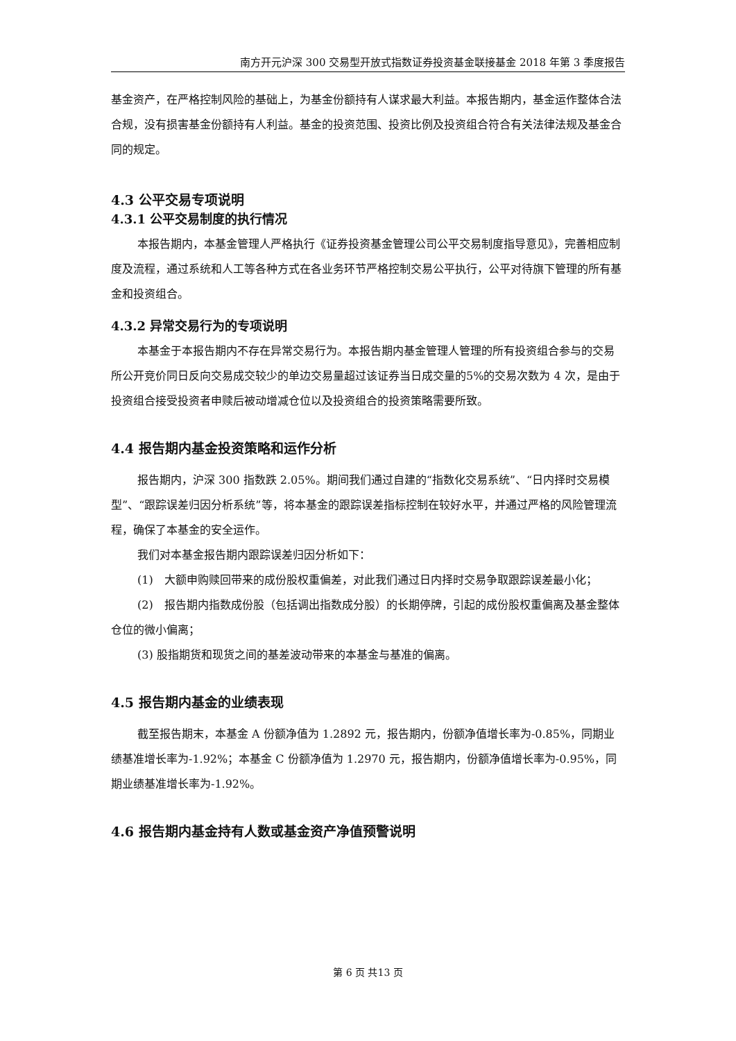南方开元沪深 300 交易型开放式指数证券投资基金联接基金 2018 年第 3 季度报告
基金资产，在严格控制风险的基础上，为基金份额持有人谋求最大利益。本报告期内，基金运作整体合法合规，没有损害基金份额持有人利益。基金的投资范围、投资比例及投资组合符合有关法律法规及基金合同的规定。
4.3 公平交易专项说明
4.3.1 公平交易制度的执行情况
本报告期内，本基金管理人严格执行《证券投资基金管理公司公平交易制度指导意见》，完善相应制度及流程，通过系统和人工等各种方式在各业务环节严格控制交易公平执行，公平对待旗下管理的所有基金和投资组合。
4.3.2 异常交易行为的专项说明
本基金于本报告期内不存在异常交易行为。本报告期内基金管理人管理的所有投资组合参与的交易所公开竞价同日反向交易成交较少的单边交易量超过该证券当日成交量的5%的交易次数为 4 次，是由于投资组合接受投资者申赎后被动增减仓位以及投资组合的投资策略需要所致。
4.4 报告期内基金投资策略和运作分析
报告期内，沪深 300 指数跌 2.05%。期间我们通过自建的“指数化交易系统”、“日内择时交易模型”、“跟踪误差归因分析系统”等，将本基金的跟踪误差指标控制在较好水平，并通过严格的风险管理流程，确保了本基金的安全运作。
我们对本基金报告期内跟踪误差归因分析如下：
(1)　大额申购赎回带来的成份股权重偏差，对此我们通过日内择时交易争取跟踪误差最小化；
(2)　报告期内指数成份股（包括调出指数成分股）的长期停牌，引起的成份股权重偏离及基金整体仓位的微小偏离；
(3) 股指期货和现货之间的基差波动带来的本基金与基准的偏离。
4.5 报告期内基金的业绩表现
截至报告期末，本基金 A 份额净值为 1.2892 元，报告期内，份额净值增长率为-0.85%，同期业绩基准增长率为-1.92%；本基金 C 份额净值为 1.2970 元，报告期内，份额净值增长率为-0.95%，同期业绩基准增长率为-1.92%。
4.6 报告期内基金持有人数或基金资产净值预警说明
第 6 页 共13 页